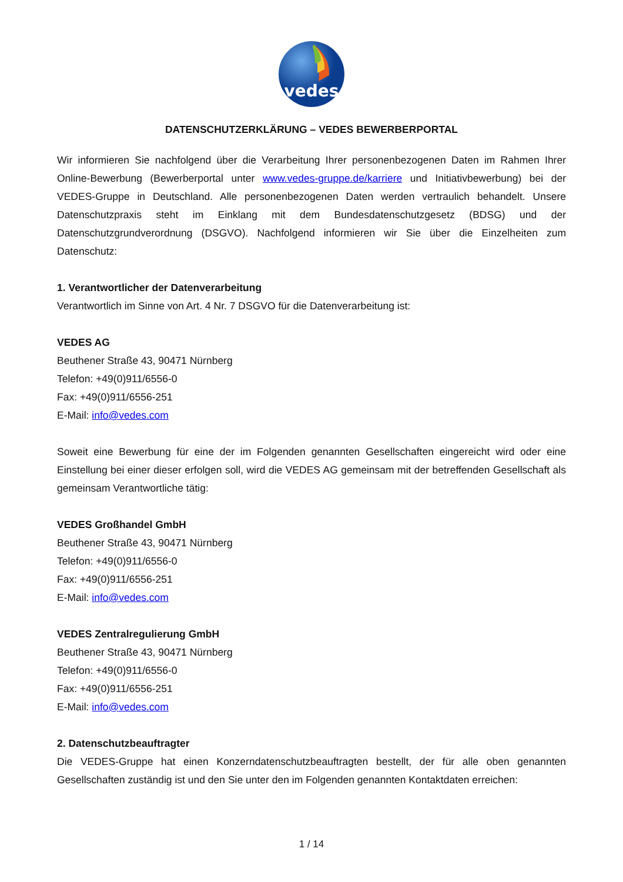vedes
DATENSCHUTZERKLÄRUNG – VEDES BEWERBERPORTAL
Wir informieren Sie nachfolgend über die Verarbeitung Ihrer personenbezogenen Daten im Rahmen Ihrer Online-Bewerbung (Bewerberportal unter www.vedes-gruppe.de/karriere und Initiativbewerbung) bei der VEDES-Gruppe in Deutschland. Alle personenbezogenen Daten werden vertraulich behandelt. Unsere Datenschutzpraxis steht im Einklang mit dem Bundesdatenschutzgesetz (BDSG) und der Datenschutzgrundverordnung (DSGVO). Nachfolgend informieren wir Sie über die Einzelheiten zum Datenschutz:
1. Verantwortlicher der Datenverarbeitung
Verantwortlich im Sinne von Art. 4 Nr. 7 DSGVO für die Datenverarbeitung ist:
VEDES AG
Beuthener Straße 43, 90471 Nürnberg
Telefon: +49(0)911/6556-0
Fax: +49(0)911/6556-251
E-Mail: info@vedes.com
Soweit eine Bewerbung für eine der im Folgenden genannten Gesellschaften eingereicht wird oder eine Einstellung bei einer dieser erfolgen soll, wird die VEDES AG gemeinsam mit der betreffenden Gesellschaft als gemeinsam Verantwortliche tätig:
VEDES Großhandel GmbH
Beuthener Straße 43, 90471 Nürnberg
Telefon: +49(0)911/6556-0
Fax: +49(0)911/6556-251
E-Mail: info@vedes.com
VEDES Zentralregulierung GmbH
Beuthener Straße 43, 90471 Nürnberg
Telefon: +49(0)911/6556-0
Fax: +49(0)911/6556-251
E-Mail: info@vedes.com
2. Datenschutzbeauftragter
Die VEDES-Gruppe hat einen Konzerndatenschutzbeauftragten bestellt, der für alle oben genannten Gesellschaften zuständig ist und den Sie unter den im Folgenden genannten Kontaktdaten erreichen:
1 / 14